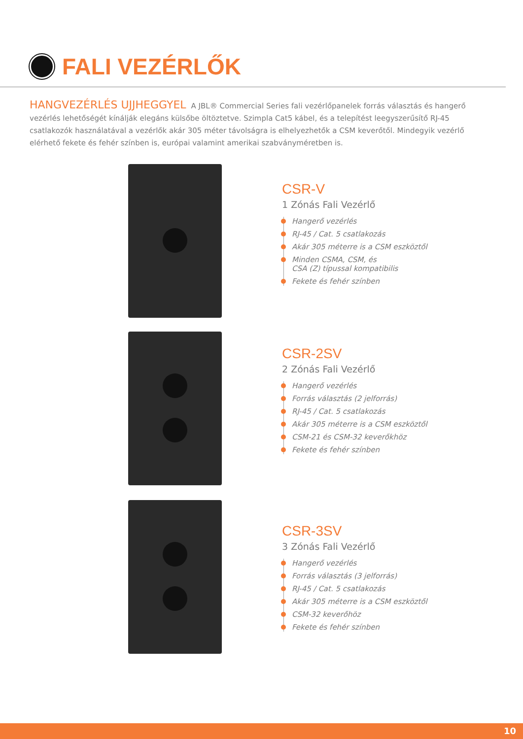FALI VEZÉRLŐK
HANGVEZÉRLÉS UJJHEGGYEL A JBL® Commercial Series fali vezérlőpanelek forrás választás és hangerő vezérlés lehetőségét kínálják elegáns külsőbe öltöztetve. Szimpla Cat5 kábel, és a telepítést leegyszerűsítő RJ-45 csatlakozók használatával a vezérlők akár 305 méter távolságra is elhelyezhetők a CSM keverőtől. Mindegyik vezérlő elérhető fekete és fehér színben is, európai valamint amerikai szabványméretben is.
CSR-V
1 Zónás Fali Vezérlő
Hangerő vezérlés
RJ-45 / Cat. 5 csatlakozás
Akár 305 méterre is a CSM eszköztől
Minden CSMA, CSM, és
CSA (Z) típussal kompatibilis
Fekete és fehér színben
CSR-2SV
2 Zónás Fali Vezérlő
Hangerő vezérlés
Forrás választás (2 jelforrás)
RJ-45 / Cat. 5 csatlakozás
Akár 305 méterre is a CSM eszköztől
CSM-21 és CSM-32 keverőkhöz
Fekete és fehér színben
CSR-3SV
3 Zónás Fali Vezérlő
Hangerő vezérlés
Forrás választás (3 jelforrás)
RJ-45 / Cat. 5 csatlakozás
Akár 305 méterre is a CSM eszköztől
CSM-32 keverőhöz
Fekete és fehér színben
10